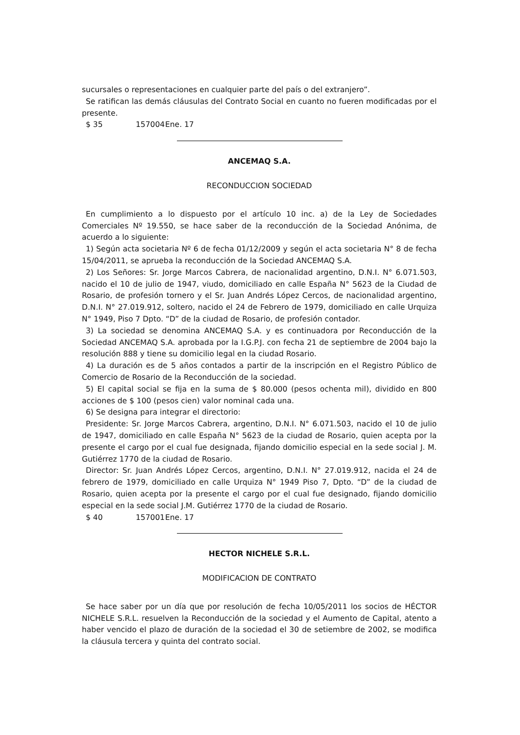sucursales o representaciones en cualquier parte del país o del extranjero”.
Se ratifican las demás cláusulas del Contrato Social en cuanto no fueren modificadas por el presente.
$ 35 157004 Ene. 17
ANCEMAQ S.A.
RECONDUCCION SOCIEDAD
En cumplimiento a lo dispuesto por el artículo 10 inc. a) de la Ley de Sociedades Comerciales Nº 19.550, se hace saber de la reconducción de la Sociedad Anónima, de acuerdo a lo siguiente:
1) Según acta societaria Nº 6 de fecha 01/12/2009 y según el acta societaria N° 8 de fecha 15/04/2011, se aprueba la reconducción de la Sociedad ANCEMAQ S.A.
2) Los Señores: Sr. Jorge Marcos Cabrera, de nacionalidad argentino, D.N.I. N° 6.071.503, nacido el 10 de julio de 1947, viudo, domiciliado en calle España N° 5623 de la Ciudad de Rosario, de profesión tornero y el Sr. Juan Andrés López Cercos, de nacionalidad argentino, D.N.I. N° 27.019.912, soltero, nacido el 24 de Febrero de 1979, domiciliado en calle Urquiza N° 1949, Piso 7 Dpto. “D” de la ciudad de Rosario, de profesión contador.
3) La sociedad se denomina ANCEMAQ S.A. y es continuadora por Reconducción de la Sociedad ANCEMAQ S.A. aprobada por la I.G.P.J. con fecha 21 de septiembre de 2004 bajo la resolución 888 y tiene su domicilio legal en la ciudad Rosario.
4) La duración es de 5 años contados a partir de la inscripción en el Registro Público de Comercio de Rosario de la Reconducción de la sociedad.
5) El capital social se fija en la suma de $ 80.000 (pesos ochenta mil), dividido en 800 acciones de $ 100 (pesos cien) valor nominal cada una.
6) Se designa para integrar el directorio:
Presidente: Sr. Jorge Marcos Cabrera, argentino, D.N.I. N° 6.071.503, nacido el 10 de julio de 1947, domiciliado en calle España N° 5623 de la ciudad de Rosario, quien acepta por la presente el cargo por el cual fue designada, fijando domicilio especial en la sede social J. M. Gutiérrez 1770 de la ciudad de Rosario.
Director: Sr. Juan Andrés López Cercos, argentino, D.N.I. N° 27.019.912, nacida el 24 de febrero de 1979, domiciliado en calle Urquiza N° 1949 Piso 7, Dpto. “D” de la ciudad de Rosario, quien acepta por la presente el cargo por el cual fue designado, fijando domicilio especial en la sede social J.M. Gutiérrez 1770 de la ciudad de Rosario.
$ 40 157001 Ene. 17
HECTOR NICHELE S.R.L.
MODIFICACION DE CONTRATO
Se hace saber por un día que por resolución de fecha 10/05/2011 los socios de HÉCTOR NICHELE S.R.L. resuelven la Reconducción de la sociedad y el Aumento de Capital, atento a haber vencido el plazo de duración de la sociedad el 30 de setiembre de 2002, se modifica la cláusula tercera y quinta del contrato social.